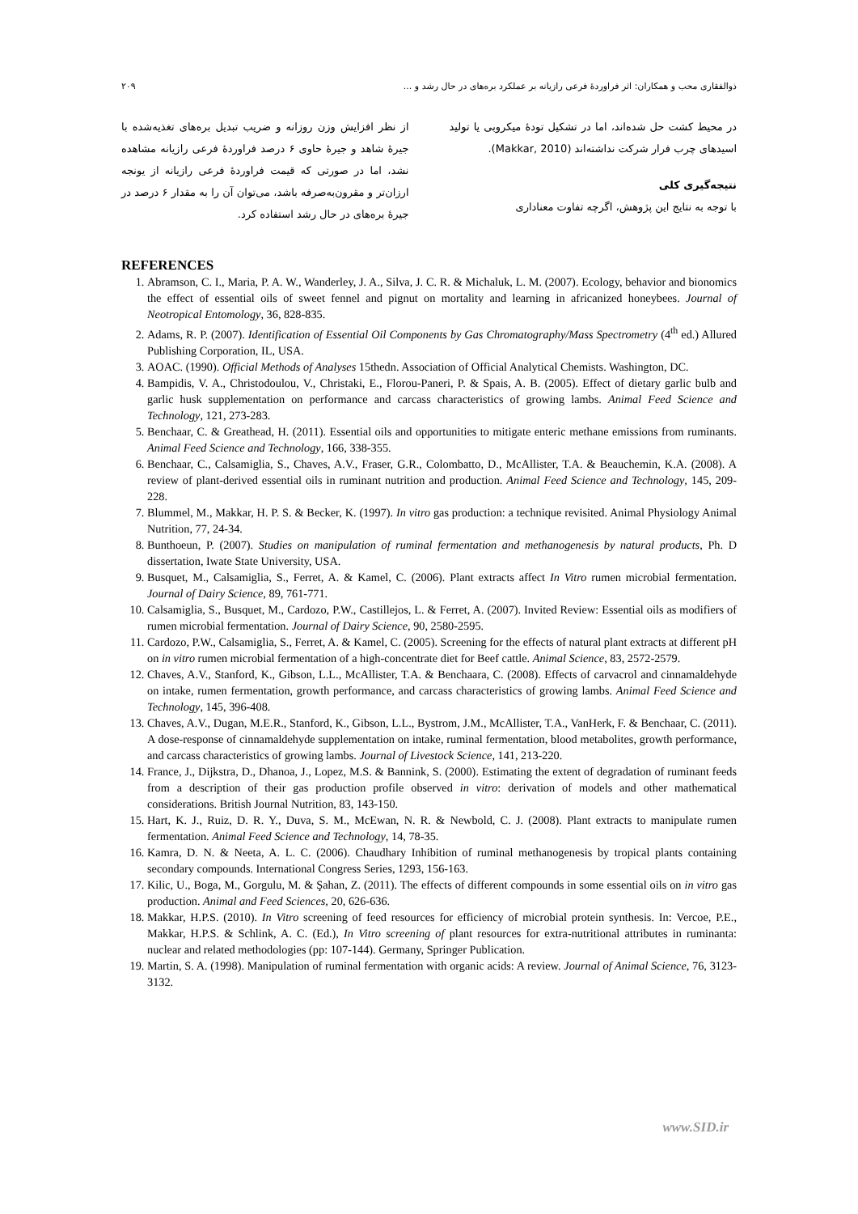ذوالفقاری محب و همکاران: اثر فراوردهٔ فرعی رازیانه بر عملکرد بره‌های در حال رشد و ... ۲۰۹
در محیط کشت حل شده‌اند، اما در تشکیل تودهٔ میکروبی یا تولید اسیدهای چرب فرار شرکت نداشته‌اند (Makkar, 2010).
نتیجه‌گیری کلی
با توجه به نتایج این پژوهش، اگرچه تفاوت معناداری
از نظر افزایش وزن روزانه و ضریب تبدیل بره‌های تغذیه‌شده با جیرهٔ شاهد و جیرهٔ حاوی ۶ درصد فراوردهٔ فرعی رازیانه مشاهده نشد، اما در صورتی که قیمت فراوردهٔ فرعی رازیانه از یونجه ارزان‌تر و مقرون‌به‌صرفه باشد، می‌توان آن را به مقدار ۶ درصد در جیرهٔ بره‌های در حال رشد استفاده کرد.
REFERENCES
1. Abramson, C. I., Maria, P. A. W., Wanderley, J. A., Silva, J. C. R. & Michaluk, L. M. (2007). Ecology, behavior and bionomics the effect of essential oils of sweet fennel and pignut on mortality and learning in africanized honeybees. Journal of Neotropical Entomology, 36, 828-835.
2. Adams, R. P. (2007). Identification of Essential Oil Components by Gas Chromatography/Mass Spectrometry (4<sup>th</sup> ed.) Allured Publishing Corporation, IL, USA.
3. AOAC. (1990). Official Methods of Analyses 15thedn. Association of Official Analytical Chemists. Washington, DC.
4. Bampidis, V. A., Christodoulou, V., Christaki, E., Florou-Paneri, P. & Spais, A. B. (2005). Effect of dietary garlic bulb and garlic husk supplementation on performance and carcass characteristics of growing lambs. Animal Feed Science and Technology, 121, 273-283.
5. Benchaar, C. & Greathead, H. (2011). Essential oils and opportunities to mitigate enteric methane emissions from ruminants. Animal Feed Science and Technology, 166, 338-355.
6. Benchaar, C., Calsamiglia, S., Chaves, A.V., Fraser, G.R., Colombatto, D., McAllister, T.A. & Beauchemin, K.A. (2008). A review of plant-derived essential oils in ruminant nutrition and production. Animal Feed Science and Technology, 145, 209-228.
7. Blummel, M., Makkar, H. P. S. & Becker, K. (1997). In vitro gas production: a technique revisited. Animal Physiology Animal Nutrition, 77, 24-34.
8. Bunthoeun, P. (2007). Studies on manipulation of ruminal fermentation and methanogenesis by natural products, Ph. D dissertation, Iwate State University, USA.
9. Busquet, M., Calsamiglia, S., Ferret, A. & Kamel, C. (2006). Plant extracts affect In Vitro rumen microbial fermentation. Journal of Dairy Science, 89, 761-771.
10. Calsamiglia, S., Busquet, M., Cardozo, P.W., Castillejos, L. & Ferret, A. (2007). Invited Review: Essential oils as modifiers of rumen microbial fermentation. Journal of Dairy Science, 90, 2580-2595.
11. Cardozo, P.W., Calsamiglia, S., Ferret, A. & Kamel, C. (2005). Screening for the effects of natural plant extracts at different pH on in vitro rumen microbial fermentation of a high-concentrate diet for Beef cattle. Animal Science, 83, 2572-2579.
12. Chaves, A.V., Stanford, K., Gibson, L.L., McAllister, T.A. & Benchaara, C. (2008). Effects of carvacrol and cinnamaldehyde on intake, rumen fermentation, growth performance, and carcass characteristics of growing lambs. Animal Feed Science and Technology, 145, 396-408.
13. Chaves, A.V., Dugan, M.E.R., Stanford, K., Gibson, L.L., Bystrom, J.M., McAllister, T.A., VanHerk, F. & Benchaar, C. (2011). A dose-response of cinnamaldehyde supplementation on intake, ruminal fermentation, blood metabolites, growth performance, and carcass characteristics of growing lambs. Journal of Livestock Science, 141, 213-220.
14. France, J., Dijkstra, D., Dhanoa, J., Lopez, M.S. & Bannink, S. (2000). Estimating the extent of degradation of ruminant feeds from a description of their gas production profile observed in vitro: derivation of models and other mathematical considerations. British Journal Nutrition, 83, 143-150.
15. Hart, K. J., Ruiz, D. R. Y., Duva, S. M., McEwan, N. R. & Newbold, C. J. (2008). Plant extracts to manipulate rumen fermentation. Animal Feed Science and Technology, 14, 78-35.
16. Kamra, D. N. & Neeta, A. L. C. (2006). Chaudhary Inhibition of ruminal methanogenesis by tropical plants containing secondary compounds. International Congress Series, 1293, 156-163.
17. Kilic, U., Boga, M., Gorgulu, M. & Şahan, Z. (2011). The effects of different compounds in some essential oils on in vitro gas production. Animal and Feed Sciences, 20, 626-636.
18. Makkar, H.P.S. (2010). In Vitro screening of feed resources for efficiency of microbial protein synthesis. In: Vercoe, P.E., Makkar, H.P.S. & Schlink, A. C. (Ed.), In Vitro screening of plant resources for extra-nutritional attributes in ruminanta: nuclear and related methodologies (pp: 107-144). Germany, Springer Publication.
19. Martin, S. A. (1998). Manipulation of ruminal fermentation with organic acids: A review. Journal of Animal Science, 76, 3123-3132.
www.SID.ir